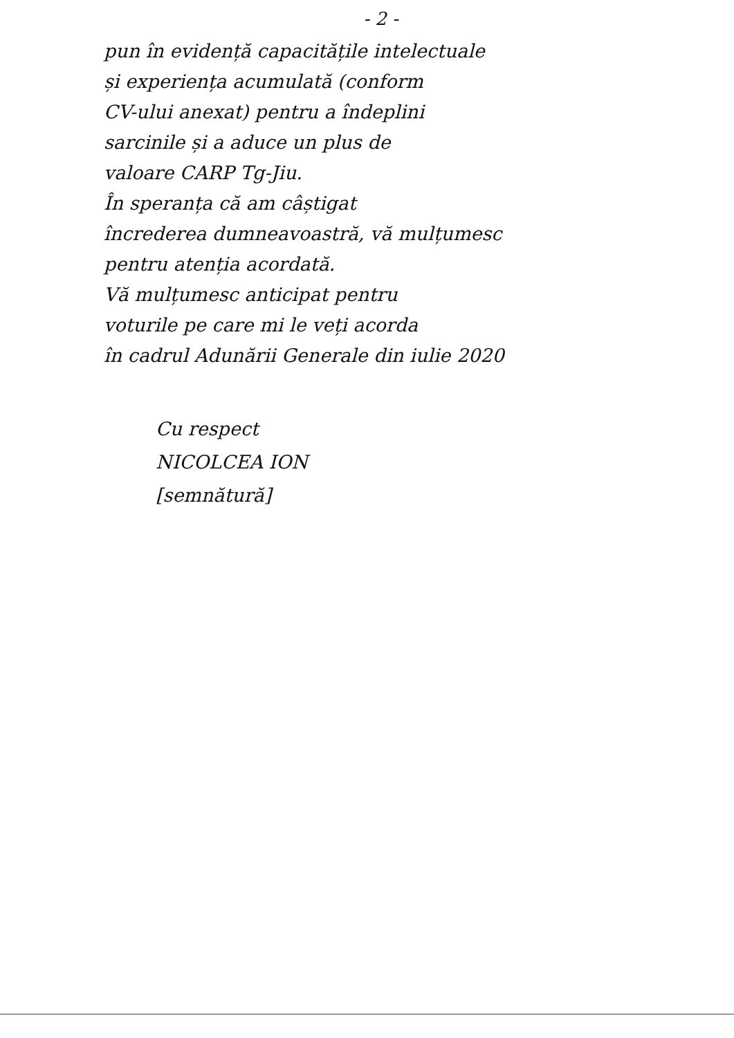- 2 -
pun în evidență capacitățile intelectuale
și experiența acumulată (conform
CV-ului anexat) pentru a îndeplini
sarcinile și a aduce un plus de
valoare CARP Tg-Jiu.
În speranța că am câștigat
încrederea dumneavoastră, vă mulțumesc
pentru atenția acordată.
Vă mulțumesc anticipat pentru
voturile pe care mi le veți acorda
în cadrul Adunării Generale din iulie 2020
Cu respect
NICOLCEA ION
[semnătură]